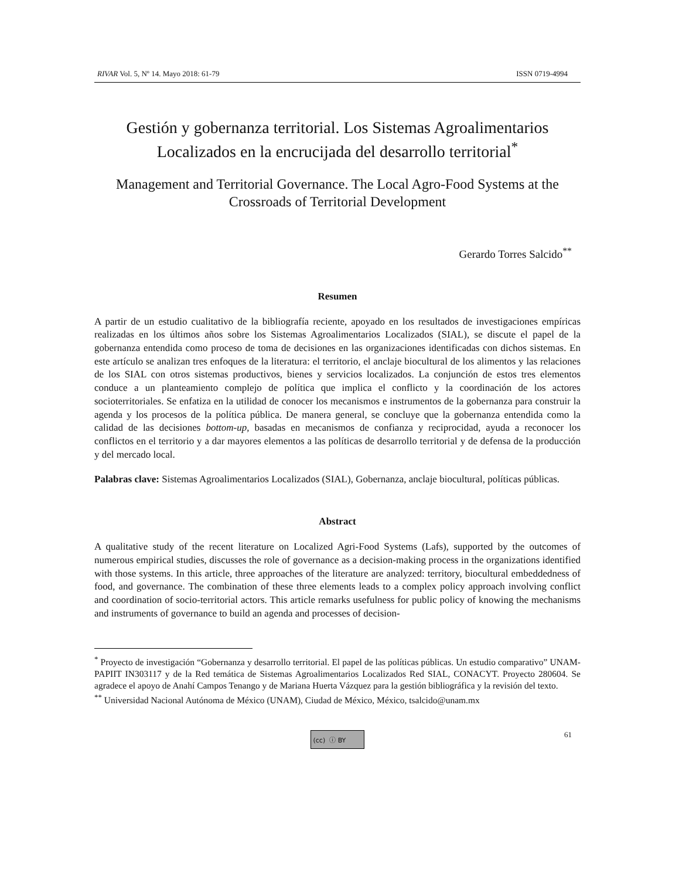RIVAR Vol. 5, Nº 14. Mayo 2018: 61-79 ISSN 0719-4994
Gestión y gobernanza territorial. Los Sistemas Agroalimentarios Localizados en la encrucijada del desarrollo territorial<sup>*</sup>
Management and Territorial Governance. The Local Agro-Food Systems at the Crossroads of Territorial Development
Gerardo Torres Salcido<sup>**</sup>
Resumen
A partir de un estudio cualitativo de la bibliografía reciente, apoyado en los resultados de investigaciones empíricas realizadas en los últimos años sobre los Sistemas Agroalimentarios Localizados (SIAL), se discute el papel de la gobernanza entendida como proceso de toma de decisiones en las organizaciones identificadas con dichos sistemas. En este artículo se analizan tres enfoques de la literatura: el territorio, el anclaje biocultural de los alimentos y las relaciones de los SIAL con otros sistemas productivos, bienes y servicios localizados. La conjunción de estos tres elementos conduce a un planteamiento complejo de política que implica el conflicto y la coordinación de los actores socioterritoriales. Se enfatiza en la utilidad de conocer los mecanismos e instrumentos de la gobernanza para construir la agenda y los procesos de la política pública. De manera general, se concluye que la gobernanza entendida como la calidad de las decisiones bottom-up, basadas en mecanismos de confianza y reciprocidad, ayuda a reconocer los conflictos en el territorio y a dar mayores elementos a las políticas de desarrollo territorial y de defensa de la producción y del mercado local.
Palabras clave: Sistemas Agroalimentarios Localizados (SIAL), Gobernanza, anclaje biocultural, políticas públicas.
Abstract
A qualitative study of the recent literature on Localized Agri-Food Systems (Lafs), supported by the outcomes of numerous empirical studies, discusses the role of governance as a decision-making process in the organizations identified with those systems. In this article, three approaches of the literature are analyzed: territory, biocultural embeddedness of food, and governance. The combination of these three elements leads to a complex policy approach involving conflict and coordination of socio-territorial actors. This article remarks usefulness for public policy of knowing the mechanisms and instruments of governance to build an agenda and processes of decision-
<sup>*</sup> Proyecto de investigación “Gobernanza y desarrollo territorial. El papel de las políticas públicas. Un estudio comparativo” UNAM-PAPIIT IN303117 y de la Red temática de Sistemas Agroalimentarios Localizados Red SIAL, CONACYT. Proyecto 280604. Se agradece el apoyo de Anahí Campos Tenango y de Mariana Huerta Vázquez para la gestión bibliográfica y la revisión del texto.
<sup>**</sup> Universidad Nacional Autónoma de México (UNAM), Ciudad de México, México, tsalcido@unam.mx
(cc) ⓘ BY
61